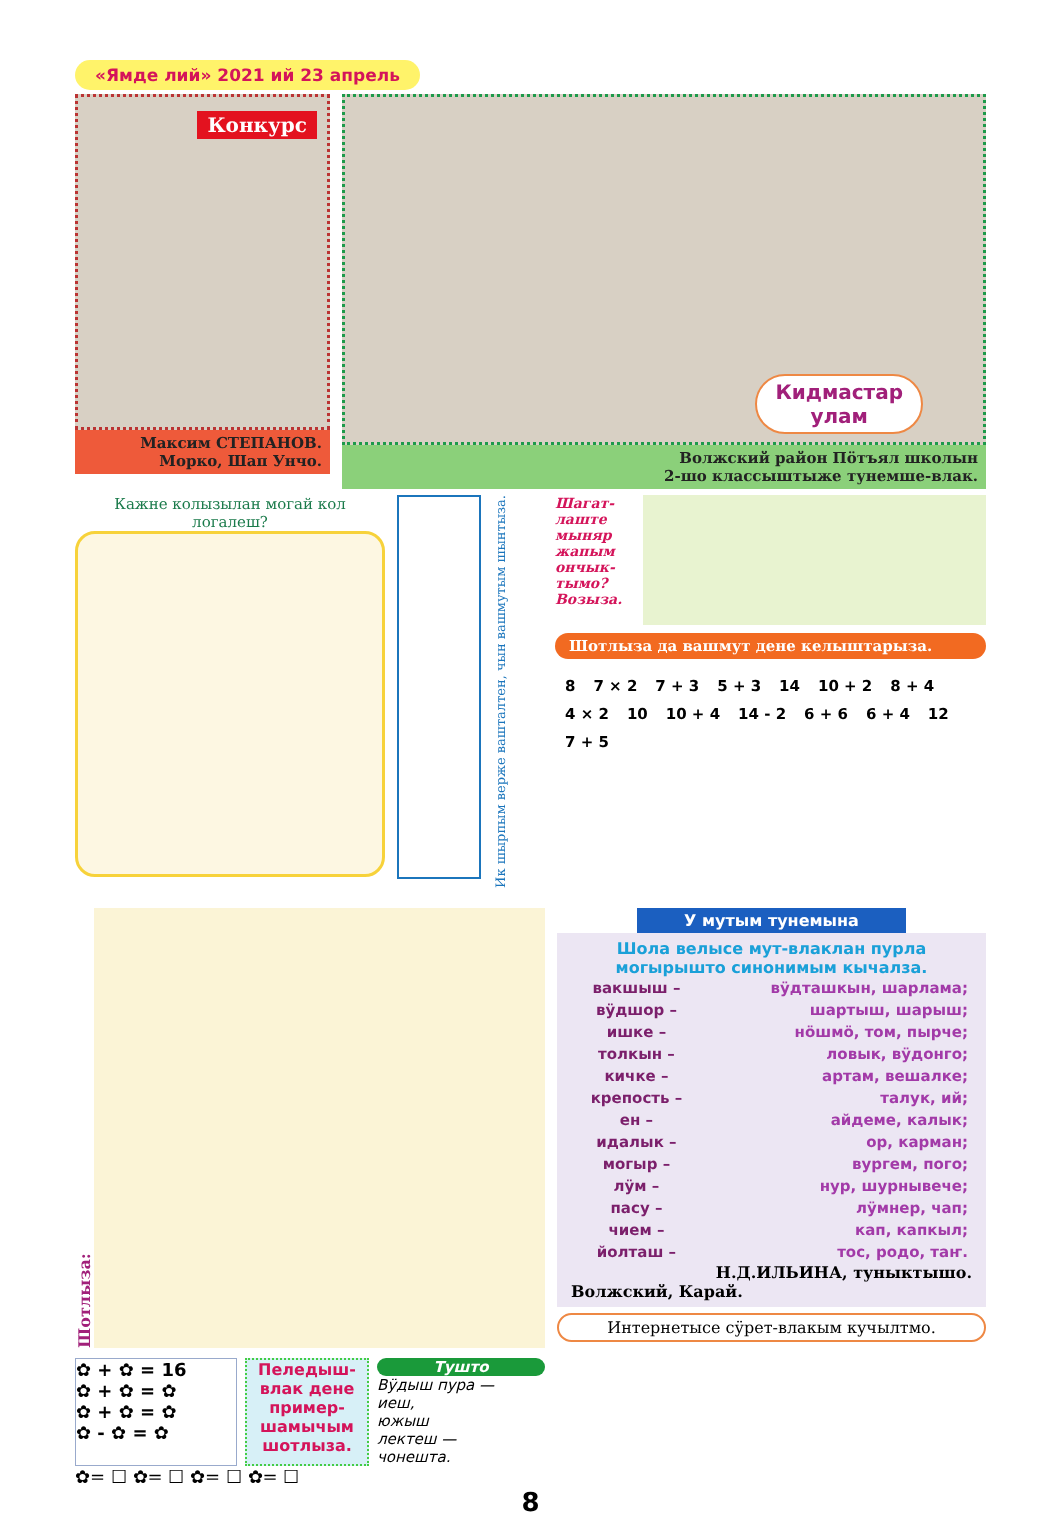«Ямде лий» 2021 ий 23 апрель
Конкурс
Максим СТЕПАНОВ.
Морко, Шап Унчо.
Кидмастар
улам
Волжский район Пӧтъял школын
2-шо классыштыже тунемше-влак.
Кажне колызылан могай кол логалеш?
Ик шырпым верже вашталтен, чын вашмутым шынтыза.
Шагат-лаште мыняр жапым ончык-тымо? Возыза.
Шотлыза да вашмут дене келыштарыза.
8 7 × 2 7 + 3 5 + 3 14 10 + 2 8 + 4 4 × 2 10 10 + 4 14 - 2 6 + 6 6 + 4 12 7 + 5
Шотлыза:
✿ + ✿ = 16
✿ + ✿ = ✿
✿ + ✿ = ✿
✿ - ✿ = ✿
Пеледыш-влак дене пример-шамычым шотлыза.
Тушто
Вӱдыш пура —
иеш,
южыш
лектеш —
чонешта.
✿= ☐ ✿= ☐ ✿= ☐ ✿= ☐
У мутым тунемына
Шола велысе мут-влаклан пурла могырышто синонимым кычалза.
| вакшыш – | вӱдташкын, шарлама; |
| вӱдшор – | шартыш, шарыш; |
| ишке – | нӧшмӧ, том, пырче; |
| толкын – | ловык, вӱдонго; |
| кичке – | артам, вешалке; |
| крепость – | талук, ий; |
| ен – | айдеме, калык; |
| идалык – | ор, карман; |
| могыр – | вургем, пого; |
| лӱм – | нур, шурнывече; |
| пасу – | лӱмнер, чап; |
| чием – | кап, капкыл; |
| йолташ – | тос, родо, таҥ. |
Н.Д.ИЛЬИНА, туныктышо.
Волжский, Карай.
Интернетысе сӱрет-влакым кучылтмо.
8